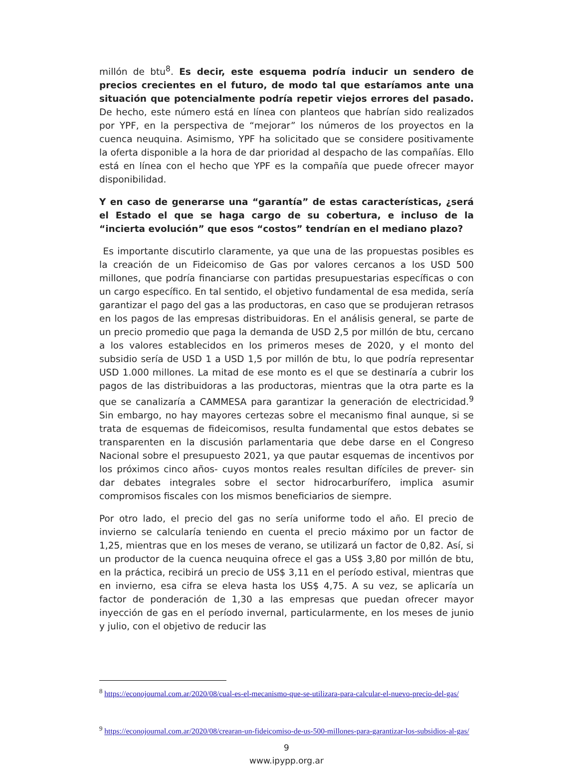millón de btu<sup>8</sup>. Es decir, este esquema podría inducir un sendero de precios crecientes en el futuro, de modo tal que estaríamos ante una situación que potencialmente podría repetir viejos errores del pasado. De hecho, este número está en línea con planteos que habrían sido realizados por YPF, en la perspectiva de “mejorar” los números de los proyectos en la cuenca neuquina. Asimismo, YPF ha solicitado que se considere positivamente la oferta disponible a la hora de dar prioridad al despacho de las compañías. Ello está en línea con el hecho que YPF es la compañía que puede ofrecer mayor disponibilidad.
Y en caso de generarse una “garantía” de estas características, ¿será el Estado el que se haga cargo de su cobertura, e incluso de la “incierta evolución” que esos “costos” tendrían en el mediano plazo?
Es importante discutirlo claramente, ya que una de las propuestas posibles es la creación de un Fideicomiso de Gas por valores cercanos a los USD 500 millones, que podría financiarse con partidas presupuestarias específicas o con un cargo específico. En tal sentido, el objetivo fundamental de esa medida, sería garantizar el pago del gas a las productoras, en caso que se produjeran retrasos en los pagos de las empresas distribuidoras. En el análisis general, se parte de un precio promedio que paga la demanda de USD 2,5 por millón de btu, cercano a los valores establecidos en los primeros meses de 2020, y el monto del subsidio sería de USD 1 a USD 1,5 por millón de btu, lo que podría representar USD 1.000 millones. La mitad de ese monto es el que se destinaría a cubrir los pagos de las distribuidoras a las productoras, mientras que la otra parte es la que se canalizaría a CAMMESA para garantizar la generación de electricidad.<sup>9</sup> Sin embargo, no hay mayores certezas sobre el mecanismo final aunque, si se trata de esquemas de fideicomisos, resulta fundamental que estos debates se transparenten en la discusión parlamentaria que debe darse en el Congreso Nacional sobre el presupuesto 2021, ya que pautar esquemas de incentivos por los próximos cinco años- cuyos montos reales resultan difíciles de prever- sin dar debates integrales sobre el sector hidrocarburífero, implica asumir compromisos fiscales con los mismos beneficiarios de siempre.
Por otro lado, el precio del gas no sería uniforme todo el año. El precio de invierno se calcularía teniendo en cuenta el precio máximo por un factor de 1,25, mientras que en los meses de verano, se utilizará un factor de 0,82. Así, si un productor de la cuenca neuquina ofrece el gas a US$ 3,80 por millón de btu, en la práctica, recibirá un precio de US$ 3,11 en el período estival, mientras que en invierno, esa cifra se eleva hasta los US$ 4,75. A su vez, se aplicaría un factor de ponderación de 1,30 a las empresas que puedan ofrecer mayor inyección de gas en el período invernal, particularmente, en los meses de junio y julio, con el objetivo de reducir las
<sup>8</sup> https://econojournal.com.ar/2020/08/cual-es-el-mecanismo-que-se-utilizara-para-calcular-el-nuevo-precio-del-gas/
<sup>9</sup> https://econojournal.com.ar/2020/08/crearan-un-fideicomiso-de-us-500-millones-para-garantizar-los-subsidios-al-gas/
9
www.ipypp.org.ar